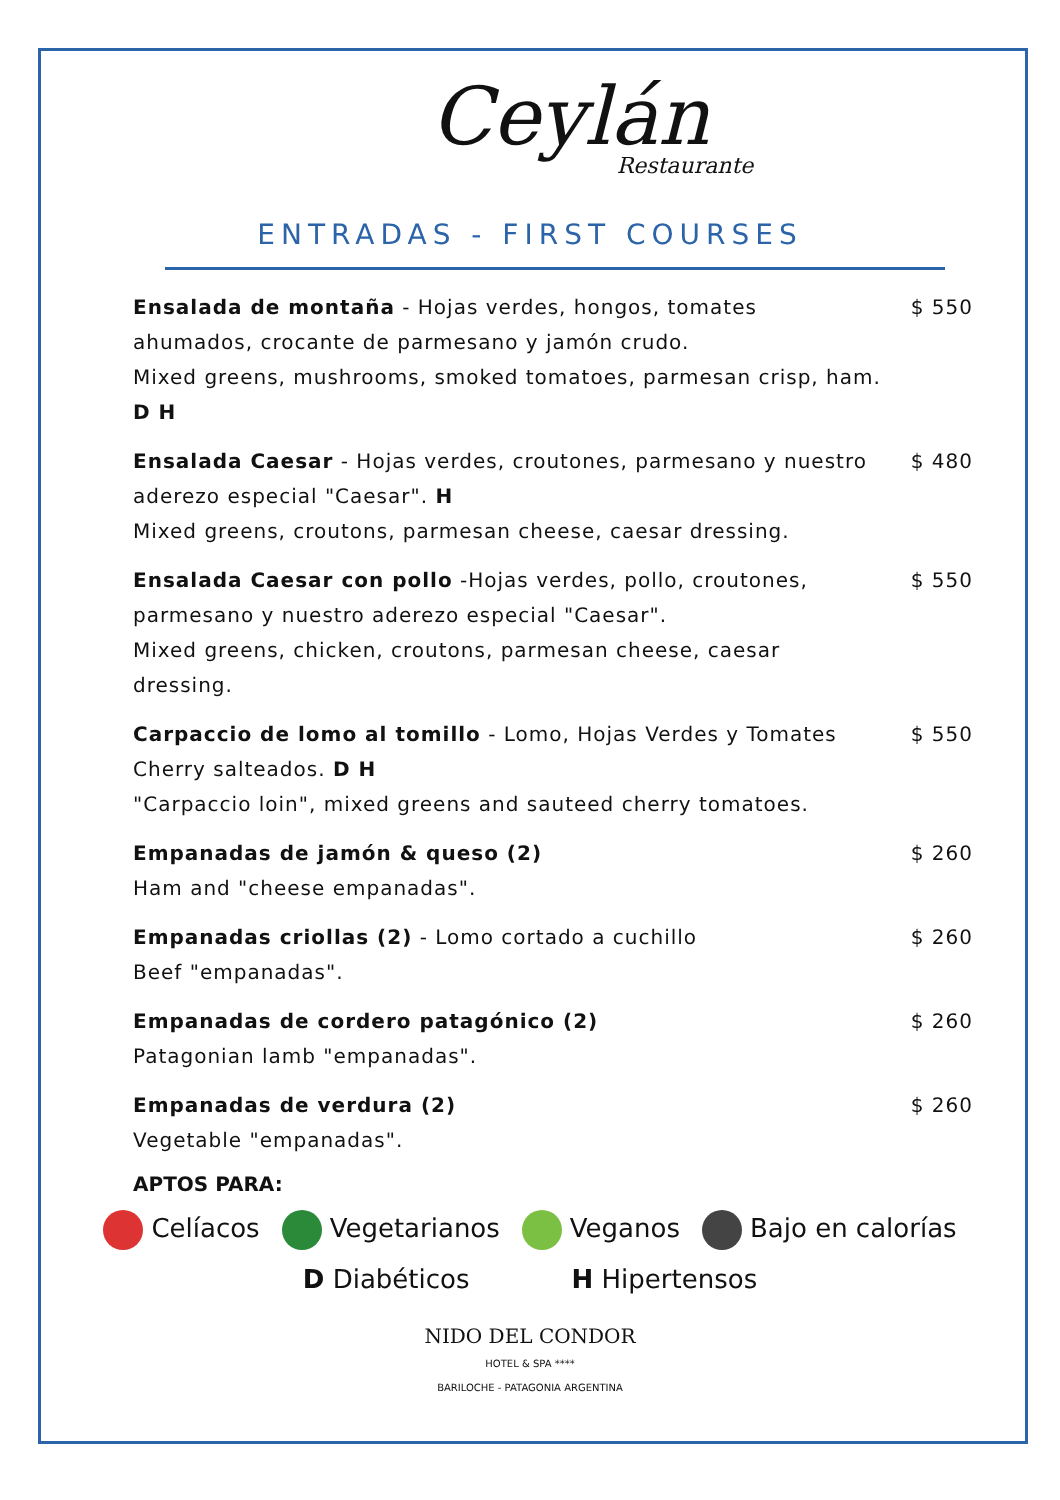Ceylán
Restaurante
ENTRADAS - FIRST COURSES
Ensalada de montaña - Hojas verdes, hongos, tomates ahumados, crocante de parmesano y jamón crudo.
Mixed greens, mushrooms, smoked tomatoes, parmesan crisp, ham. D H
$ 550
Ensalada Caesar - Hojas verdes, croutones, parmesano y nuestro aderezo especial "Caesar". H
Mixed greens, croutons, parmesan cheese, caesar dressing.
$ 480
Ensalada Caesar con pollo -Hojas verdes, pollo, croutones, parmesano y nuestro aderezo especial "Caesar".
Mixed greens, chicken, croutons, parmesan cheese, caesar dressing.
$ 550
Carpaccio de lomo al tomillo - Lomo, Hojas Verdes y Tomates Cherry salteados. D H
"Carpaccio loin", mixed greens and sauteed cherry tomatoes.
$ 550
Empanadas de jamón & queso (2)
Ham and "cheese empanadas".
$ 260
Empanadas criollas (2) - Lomo cortado a cuchillo
Beef "empanadas".
$ 260
Empanadas de cordero patagónico (2)
Patagonian lamb "empanadas".
$ 260
Empanadas de verdura (2)
Vegetable "empanadas".
$ 260
APTOS PARA:
Celíacos Vegetarianos Veganos Bajo en calorías
D Diabéticos H Hipertensos
NIDO DEL CONDOR
HOTEL & SPA ****
BARILOCHE - PATAGONIA ARGENTINA